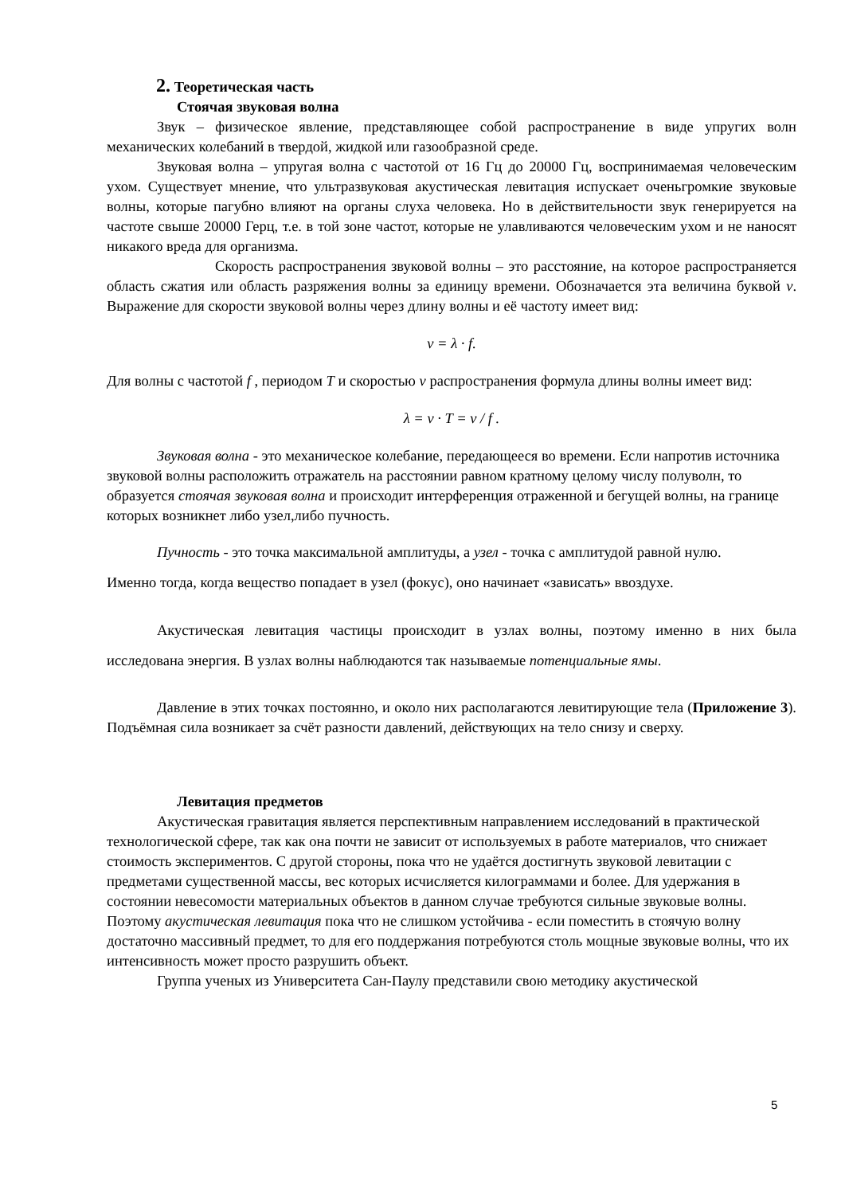2. Теоретическая часть
Стоячая звуковая волна
Звук – физическое явление, представляющее собой распространение в виде упругих волн механических колебаний в твердой, жидкой или газообразной среде.
Звуковая волна – упругая волна с частотой от 16 Гц до 20000 Гц, воспринимаемая человеческим ухом. Существует мнение, что ультразвуковая акустическая левитация испускает оченьгромкие звуковые волны, которые пагубно влияют на органы слуха человека. Но в действительности звук генерируется на частоте свыше 20000 Герц, т.е. в той зоне частот, которые не улавливаются человеческим ухом и не наносят никакого вреда для организма.
Скорость распространения звуковой волны – это расстояние, на которое распространяется область сжатия или область разряжения волны за единицу времени. Обозначается эта величина буквой v. Выражение для скорости звуковой волны через длину волны и её частоту имеет вид:
v = λ · f.
Для волны с частотой f , периодом T и скоростью v распространения формула длины волны имеет вид:
λ = v · T = v / f .
Звуковая волна - это механическое колебание, передающееся во времени. Если напротив источника звуковой волны расположить отражатель на расстоянии равном кратному целому числу полуволн, то образуется стоячая звуковая волна и происходит интерференция отраженной и бегущей волны, на границе которых возникнет либо узел,либо пучность.
Пучность - это точка максимальной амплитуды, а узел - точка с амплитудой равной нулю.
Именно тогда, когда вещество попадает в узел (фокус), оно начинает «зависать» ввоздухе.
Акустическая левитация частицы происходит в узлах волны, поэтому именно в них была исследована энергия. В узлах волны наблюдаются так называемые потенциальные ямы.
Давление в этих точках постоянно, и около них располагаются левитирующие тела (Приложение 3). Подъёмная сила возникает за счёт разности давлений, действующих на тело снизу и сверху.
Левитация предметов
Акустическая гравитация является перспективным направлением исследований в практической технологической сфере, так как она почти не зависит от используемых в работе материалов, что снижает стоимость экспериментов. С другой стороны, пока что не удаётся достигнуть звуковой левитации с предметами существенной массы, вес которых исчисляется килограммами и более. Для удержания в состоянии невесомости материальных объектов в данном случае требуются сильные звуковые волны. Поэтому акустическая левитация пока что не слишком устойчива - если поместить в стоячую волну достаточно массивный предмет, то для его поддержания потребуются столь мощные звуковые волны, что их интенсивность может просто разрушить объект.
Группа ученых из Университета Сан-Паулу представили свою методику акустической
5